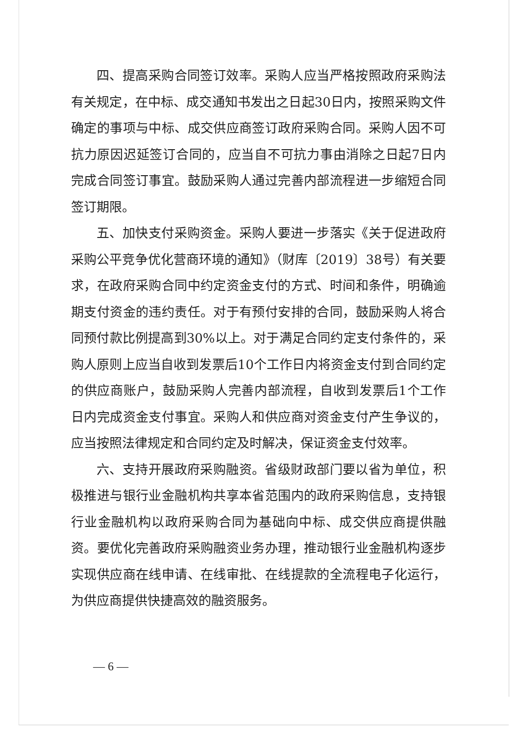四、提高采购合同签订效率。采购人应当严格按照政府采购法有关规定，在中标、成交通知书发出之日起30日内，按照采购文件确定的事项与中标、成交供应商签订政府采购合同。采购人因不可抗力原因迟延签订合同的，应当自不可抗力事由消除之日起7日内完成合同签订事宜。鼓励采购人通过完善内部流程进一步缩短合同签订期限。
五、加快支付采购资金。采购人要进一步落实《关于促进政府采购公平竞争优化营商环境的通知》（财库〔2019〕38号）有关要求，在政府采购合同中约定资金支付的方式、时间和条件，明确逾期支付资金的违约责任。对于有预付安排的合同，鼓励采购人将合同预付款比例提高到30%以上。对于满足合同约定支付条件的，采购人原则上应当自收到发票后10个工作日内将资金支付到合同约定的供应商账户，鼓励采购人完善内部流程，自收到发票后1个工作日内完成资金支付事宜。采购人和供应商对资金支付产生争议的，应当按照法律规定和合同约定及时解决，保证资金支付效率。
六、支持开展政府采购融资。省级财政部门要以省为单位，积极推进与银行业金融机构共享本省范围内的政府采购信息，支持银行业金融机构以政府采购合同为基础向中标、成交供应商提供融资。要优化完善政府采购融资业务办理，推动银行业金融机构逐步实现供应商在线申请、在线审批、在线提款的全流程电子化运行，为供应商提供快捷高效的融资服务。
— 6 —